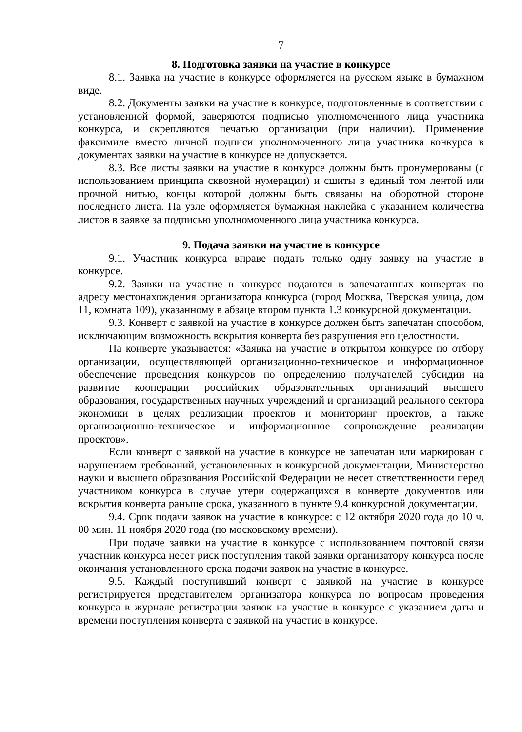7
8. Подготовка заявки на участие в конкурсе
8.1. Заявка на участие в конкурсе оформляется на русском языке в бумажном виде.
8.2. Документы заявки на участие в конкурсе, подготовленные в соответствии с установленной формой, заверяются подписью уполномоченного лица участника конкурса, и скрепляются печатью организации (при наличии). Применение факсимиле вместо личной подписи уполномоченного лица участника конкурса в документах заявки на участие в конкурсе не допускается.
8.3. Все листы заявки на участие в конкурсе должны быть пронумерованы (с использованием принципа сквозной нумерации) и сшиты в единый том лентой или прочной нитью, концы которой должны быть связаны на оборотной стороне последнего листа. На узле оформляется бумажная наклейка с указанием количества листов в заявке за подписью уполномоченного лица участника конкурса.
9. Подача заявки на участие в конкурсе
9.1. Участник конкурса вправе подать только одну заявку на участие в конкурсе.
9.2. Заявки на участие в конкурсе подаются в запечатанных конвертах по адресу местонахождения организатора конкурса (город Москва, Тверская улица, дом 11, комната 109), указанному в абзаце втором пункта 1.3 конкурсной документации.
9.3. Конверт с заявкой на участие в конкурсе должен быть запечатан способом, исключающим возможность вскрытия конверта без разрушения его целостности.
На конверте указывается: «Заявка на участие в открытом конкурсе по отбору организации, осуществляющей организационно-техническое и информационное обеспечение проведения конкурсов по определению получателей субсидии на развитие кооперации российских образовательных организаций высшего образования, государственных научных учреждений и организаций реального сектора экономики в целях реализации проектов и мониторинг проектов, а также организационно-техническое и информационное сопровождение реализации проектов».
Если конверт с заявкой на участие в конкурсе не запечатан или маркирован с нарушением требований, установленных в конкурсной документации, Министерство науки и высшего образования Российской Федерации не несет ответственности перед участником конкурса в случае утери содержащихся в конверте документов или вскрытия конверта раньше срока, указанного в пункте 9.4 конкурсной документации.
9.4. Срок подачи заявок на участие в конкурсе: с 12 октября 2020 года до 10 ч. 00 мин. 11 ноября 2020 года (по московскому времени).
При подаче заявки на участие в конкурсе с использованием почтовой связи участник конкурса несет риск поступления такой заявки организатору конкурса после окончания установленного срока подачи заявок на участие в конкурсе.
9.5. Каждый поступивший конверт с заявкой на участие в конкурсе регистрируется представителем организатора конкурса по вопросам проведения конкурса в журнале регистрации заявок на участие в конкурсе с указанием даты и времени поступления конверта с заявкой на участие в конкурсе.